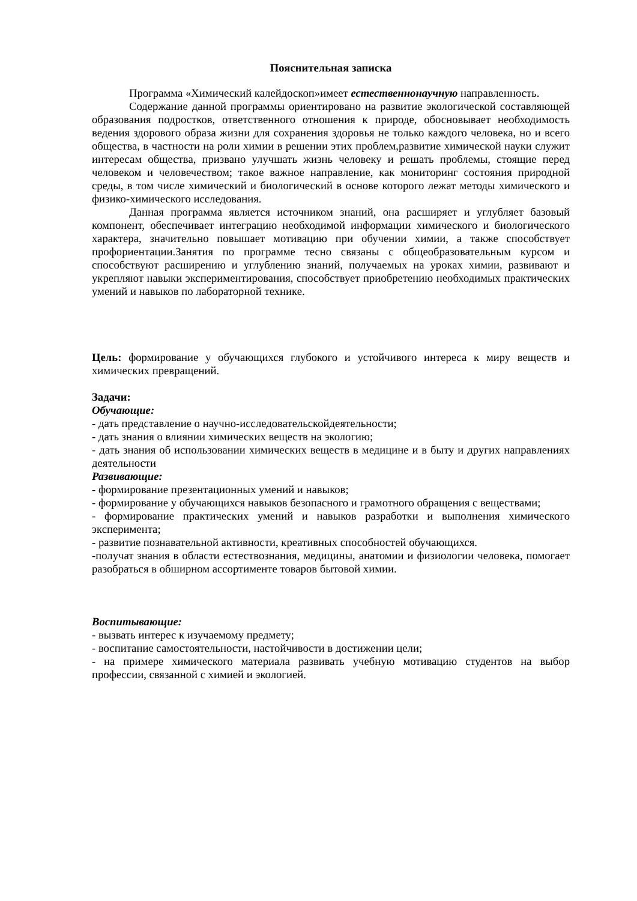Пояснительная записка
Программа «Химический калейдоскоп»имеет естественнонаучную направленность.
Содержание данной программы ориентировано на развитие экологической составляющей образования подростков, ответственного отношения к природе, обосновывает необходимость ведения здорового образа жизни для сохранения здоровья не только каждого человека, но и всего общества, в частности на роли химии в решении этих проблем,развитие химической науки служит интересам общества, призвано улучшать жизнь человеку и решать проблемы, стоящие перед человеком и человечеством; такое важное направление, как мониторинг состояния природной среды, в том числе химический и биологический в основе которого лежат методы химического и физико-химического исследования.
Данная программа является источником знаний, она расширяет и углубляет базовый компонент, обеспечивает интеграцию необходимой информации химического и биологического характера, значительно повышает мотивацию при обучении химии, а также способствует профориентации.Занятия по программе тесно связаны с общеобразовательным курсом и способствуют расширению и углублению знаний, получаемых на уроках химии, развивают и укрепляют навыки экспериментирования, способствует приобретению необходимых практических умений и навыков по лабораторной технике.
Цель: формирование у обучающихся глубокого и устойчивого интереса к миру веществ и химических превращений.
Задачи:
Обучающие:
- дать представление о научно-исследовательскойдеятельности;
- дать знания о влиянии химических веществ на экологию;
- дать знания об использовании химических веществ в медицине и в быту и других направлениях деятельности
Развивающие:
- формирование презентационных умений и навыков;
- формирование у обучающихся навыков безопасного и грамотного обращения с веществами;
- формирование практических умений и навыков разработки и выполнения химического эксперимента;
- развитие познавательной активности, креативных способностей обучающихся.
-получат знания в области естествознания, медицины, анатомии и физиологии человека, помогает разобраться в обширном ассортименте товаров бытовой химии.
Воспитывающие:
- вызвать интерес к изучаемому предмету;
- воспитание самостоятельности, настойчивости в достижении цели;
- на примере химического материала развивать учебную мотивацию студентов на выбор профессии, связанной с химией и экологией.